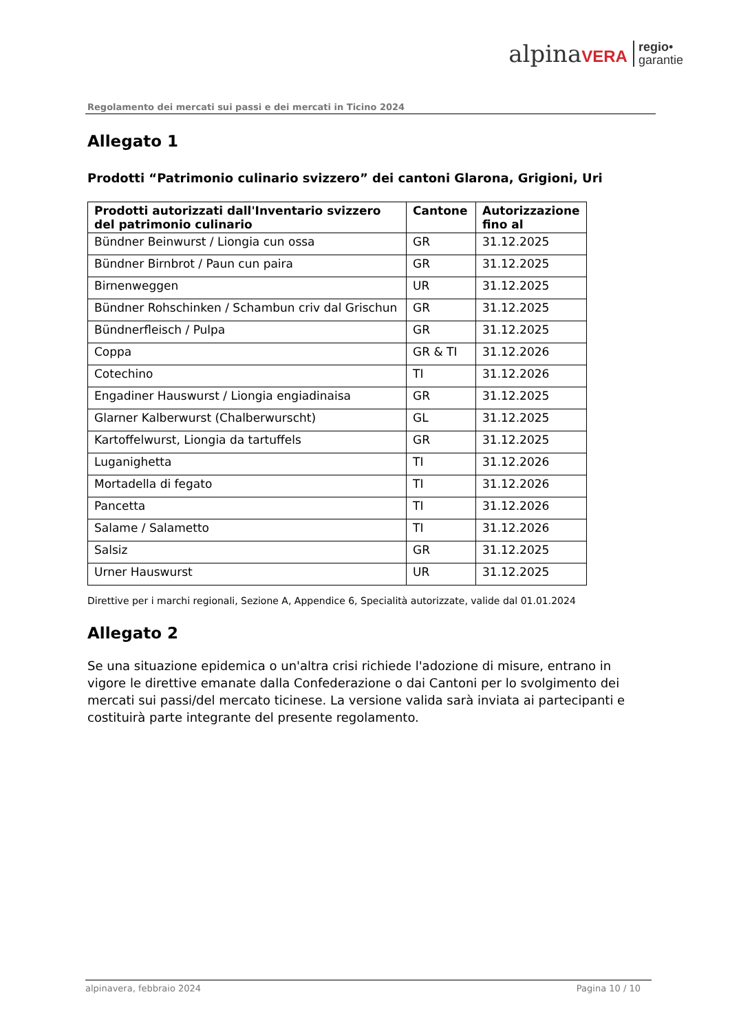alpinaVERA regio•
garantie
Regolamento dei mercati sui passi e dei mercati in Ticino 2024
Allegato 1
Prodotti “Patrimonio culinario svizzero” dei cantoni Glarona, Grigioni, Uri
| Prodotti autorizzati dall'Inventario svizzero del patrimonio culinario | Cantone | Autorizzazione fino al |
| --- | --- | --- |
| Bündner Beinwurst / Liongia cun ossa | GR | 31.12.2025 |
| Bündner Birnbrot / Paun cun paira | GR | 31.12.2025 |
| Birnenweggen | UR | 31.12.2025 |
| Bündner Rohschinken / Schambun criv dal Grischun | GR | 31.12.2025 |
| Bündnerfleisch / Pulpa | GR | 31.12.2025 |
| Coppa | GR & TI | 31.12.2026 |
| Cotechino | TI | 31.12.2026 |
| Engadiner Hauswurst / Liongia engiadinaisa | GR | 31.12.2025 |
| Glarner Kalberwurst (Chalberwurscht) | GL | 31.12.2025 |
| Kartoffelwurst, Liongia da tartuffels | GR | 31.12.2025 |
| Luganighetta | TI | 31.12.2026 |
| Mortadella di fegato | TI | 31.12.2026 |
| Pancetta | TI | 31.12.2026 |
| Salame / Salametto | TI | 31.12.2026 |
| Salsiz | GR | 31.12.2025 |
| Urner Hauswurst | UR | 31.12.2025 |
Direttive per i marchi regionali, Sezione A, Appendice 6, Specialità autorizzate, valide dal 01.01.2024
Allegato 2
Se una situazione epidemica o un'altra crisi richiede l'adozione di misure, entrano in vigore le direttive emanate dalla Confederazione o dai Cantoni per lo svolgimento dei mercati sui passi/del mercato ticinese. La versione valida sarà inviata ai partecipanti e costituirà parte integrante del presente regolamento.
alpinavera, febbraio 2024 Pagina 10 / 10